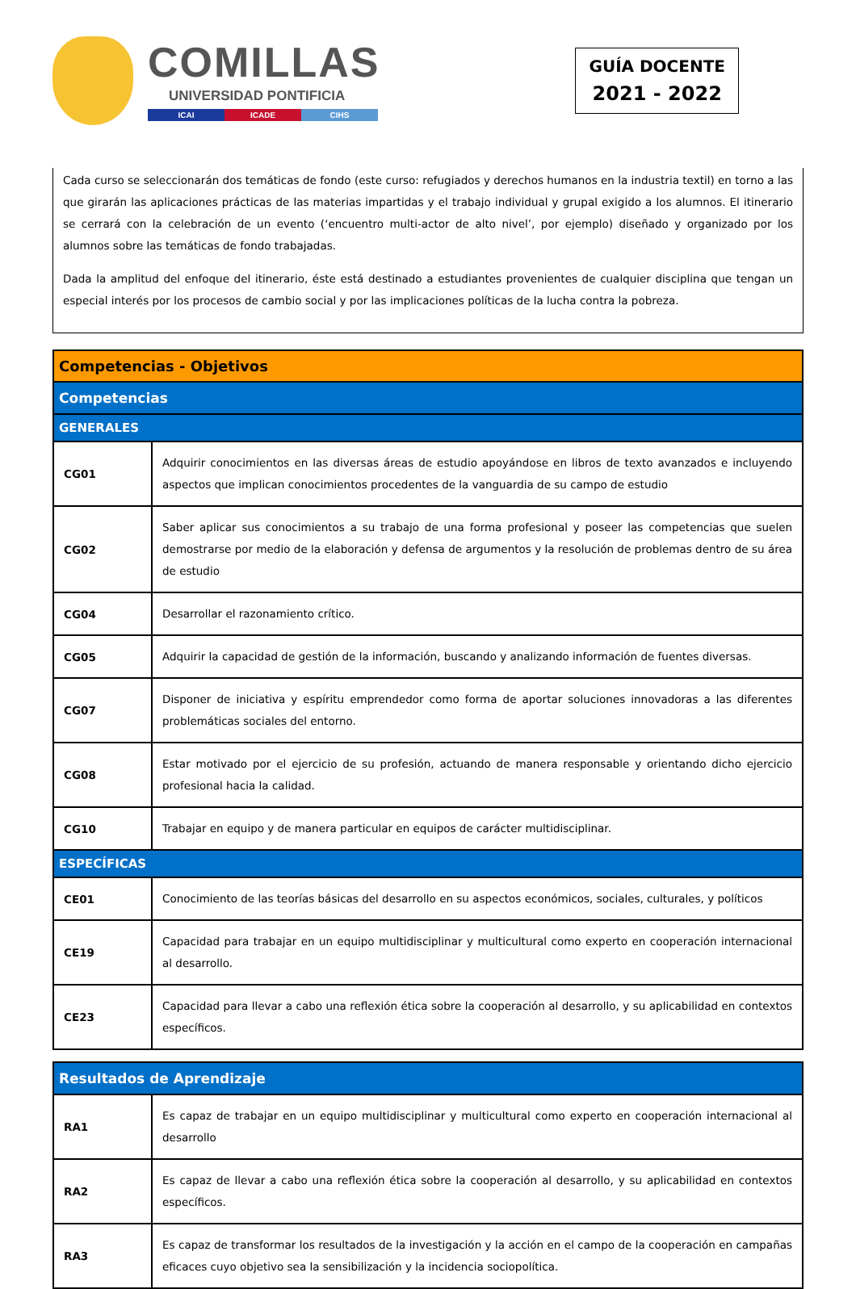COMILLAS
UNIVERSIDAD PONTIFICIA
ICAI ICADE CIHS
GUÍA DOCENTE
2021 - 2022
Cada curso se seleccionarán dos temáticas de fondo (este curso: refugiados y derechos humanos en la industria textil) en torno a las que girarán las aplicaciones prácticas de las materias impartidas y el trabajo individual y grupal exigido a los alumnos. El itinerario se cerrará con la celebración de un evento (‘encuentro multi-actor de alto nivel’, por ejemplo) diseñado y organizado por los alumnos sobre las temáticas de fondo trabajadas.
Dada la amplitud del enfoque del itinerario, éste está destinado a estudiantes provenientes de cualquier disciplina que tengan un especial interés por los procesos de cambio social y por las implicaciones políticas de la lucha contra la pobreza.
| Competencias - Objetivos | |
| --- | --- |
| Competencias | |
| GENERALES | |
| CG01 | Adquirir conocimientos en las diversas áreas de estudio apoyándose en libros de texto avanzados e incluyendo aspectos que implican conocimientos procedentes de la vanguardia de su campo de estudio |
| CG02 | Saber aplicar sus conocimientos a su trabajo de una forma profesional y poseer las competencias que suelen demostrarse por medio de la elaboración y defensa de argumentos y la resolución de problemas dentro de su área de estudio |
| CG04 | Desarrollar el razonamiento crítico. |
| CG05 | Adquirir la capacidad de gestión de la información, buscando y analizando información de fuentes diversas. |
| CG07 | Disponer de iniciativa y espíritu emprendedor como forma de aportar soluciones innovadoras a las diferentes problemáticas sociales del entorno. |
| CG08 | Estar motivado por el ejercicio de su profesión, actuando de manera responsable y orientando dicho ejercicio profesional hacia la calidad. |
| CG10 | Trabajar en equipo y de manera particular en equipos de carácter multidisciplinar. |
| ESPECÍFICAS | |
| CE01 | Conocimiento de las teorías básicas del desarrollo en su aspectos económicos, sociales, culturales, y políticos |
| CE19 | Capacidad para trabajar en un equipo multidisciplinar y multicultural como experto en cooperación internacional al desarrollo. |
| CE23 | Capacidad para llevar a cabo una reflexión ética sobre la cooperación al desarrollo, y su aplicabilidad en contextos específicos. |
| Resultados de Aprendizaje | |
| --- | --- |
| RA1 | Es capaz de trabajar en un equipo multidisciplinar y multicultural como experto en cooperación internacional al desarrollo |
| RA2 | Es capaz de llevar a cabo una reflexión ética sobre la cooperación al desarrollo, y su aplicabilidad en contextos específicos. |
| RA3 | Es capaz de transformar los resultados de la investigación y la acción en el campo de la cooperación en campañas eficaces cuyo objetivo sea la sensibilización y la incidencia sociopolítica. |